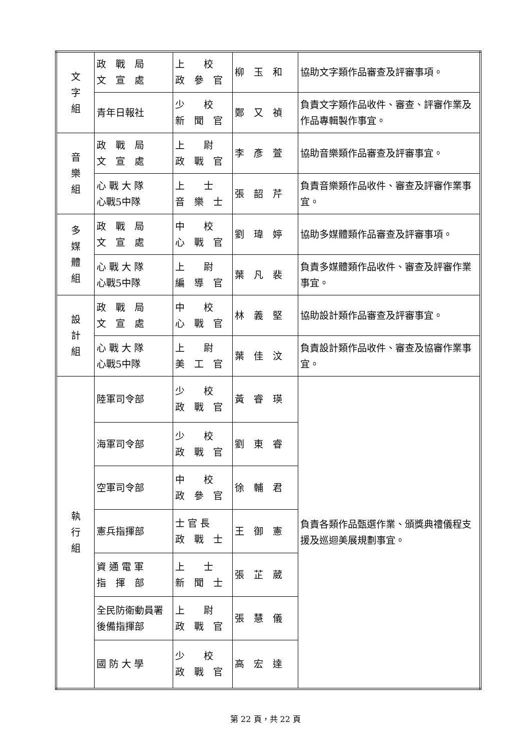| 文 字 組 | 政 戰 局 文 宣 處 | 上 校 政 參 官 | 柳 玉 和 | 協助文字類作品審查及評審事項。 |
| | 青年日報社 | 少 校 新 聞 官 | 鄭 又 禎 | 負責文字類作品收件、審查、評審作業及作品專輯製作事宜。 |
| 音 樂 組 | 政 戰 局 文 宣 處 | 上 尉 政 戰 官 | 李 彥 萱 | 協助音樂類作品審查及評審事宜。 |
| | 心 戰 大 隊 心戰5中隊 | 上 士 音 樂 士 | 張 韶 芹 | 負責音樂類作品收件、審查及評審作業事宜。 |
| 多 媒 體 組 | 政 戰 局 文 宣 處 | 中 校 心 戰 官 | 劉 瑋 婷 | 協助多媒體類作品審查及評審事項。 |
| | 心 戰 大 隊 心戰5中隊 | 上 尉 編 導 官 | 葉 凡 裴 | 負責多媒體類作品收件、審查及評審作業事宜。 |
| 設 計 組 | 政 戰 局 文 宣 處 | 中 校 心 戰 官 | 林 義 堅 | 協助設計類作品審查及評審事宜。 |
| | 心 戰 大 隊 心戰5中隊 | 上 尉 美 工 官 | 葉 佳 汶 | 負責設計類作品收件、審查及協審作業事宜。 |
| 執 行 組 | 陸軍司令部 | 少 校 政 戰 官 | 黃 睿 瑛 | 負責各類作品甄選作業、頒獎典禮儀程支援及巡迴美展規劃事宜。 |
| | 海軍司令部 | 少 校 政 戰 官 | 劉 東 睿 | |
| | 空軍司令部 | 中 校 政 參 官 | 徐 輔 君 | |
| | 憲兵指揮部 | 士 官 長 政 戰 士 | 王 御 憲 | |
| | 資 通 電 軍 指 揮 部 | 上 士 新 聞 士 | 張 芷 葳 | |
| | 全民防衛動員署 後備指揮部 | 上 尉 政 戰 官 | 張 慧 儀 | |
| | 國 防 大 學 | 少 校 政 戰 官 | 高 宏 達 | |
第 22 頁，共 22 頁